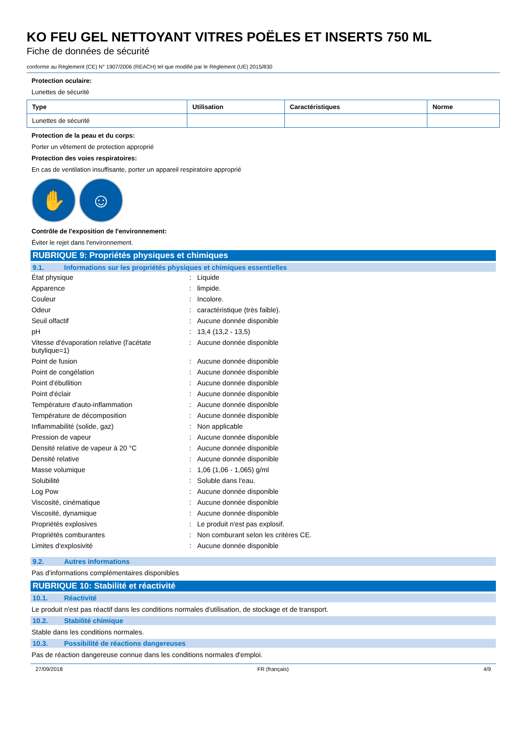KO FEU GEL NETTOYANT VITRES POËLES ET INSERTS 750 ML
Fiche de données de sécurité
conforme au Règlement (CE) N° 1907/2006 (REACH) tel que modifié par le Règlement (UE) 2015/830
Protection oculaire:
Lunettes de sécurité
| Type | Utilisation | Caractéristiques | Norme |
| --- | --- | --- | --- |
| Lunettes de sécurité | | | |
Protection de la peau et du corps:
Porter un vêtement de protection approprié
Protection des voies respiratoires:
En cas de ventilation insuffisante, porter un appareil respiratoire approprié
✋ ☺
Contrôle de l'exposition de l'environnement:
Éviter le rejet dans l'environnement.
RUBRIQUE 9: Propriétés physiques et chimiques
9.1. Informations sur les propriétés physiques et chimiques essentielles
| État physique | : | Liquide |
| Apparence | : | limpide. |
| Couleur | : | Incolore. |
| Odeur | : | caractéristique (très faible). |
| Seuil olfactif | : | Aucune donnée disponible |
| pH | : | 13,4 (13,2 - 13,5) |
| Vitesse d'évaporation relative (l'acétate butylique=1) | : | Aucune donnée disponible |
| Point de fusion | : | Aucune donnée disponible |
| Point de congélation | : | Aucune donnée disponible |
| Point d'ébullition | : | Aucune donnée disponible |
| Point d'éclair | : | Aucune donnée disponible |
| Température d'auto-inflammation | : | Aucune donnée disponible |
| Température de décomposition | : | Aucune donnée disponible |
| Inflammabilité (solide, gaz) | : | Non applicable |
| Pression de vapeur | : | Aucune donnée disponible |
| Densité relative de vapeur à 20 °C | : | Aucune donnée disponible |
| Densité relative | : | Aucune donnée disponible |
| Masse volumique | : | 1,06 (1,06 - 1,065) g/ml |
| Solubilité | : | Soluble dans l'eau. |
| Log Pow | : | Aucune donnée disponible |
| Viscosité, cinématique | : | Aucune donnée disponible |
| Viscosité, dynamique | : | Aucune donnée disponible |
| Propriétés explosives | : | Le produit n'est pas explosif. |
| Propriétés comburantes | : | Non comburant selon les critères CE. |
| Limites d'explosivité | : | Aucune donnée disponible |
9.2. Autres informations
Pas d'informations complémentaires disponibles
RUBRIQUE 10: Stabilité et réactivité
10.1. Réactivité
Le produit n'est pas réactif dans les conditions normales d'utilisation, de stockage et de transport.
10.2. Stabilité chimique
Stable dans les conditions normales.
10.3. Possibilité de réactions dangereuses
Pas de réaction dangereuse connue dans les conditions normales d'emploi.
27/09/2018 FR (français) 4/9